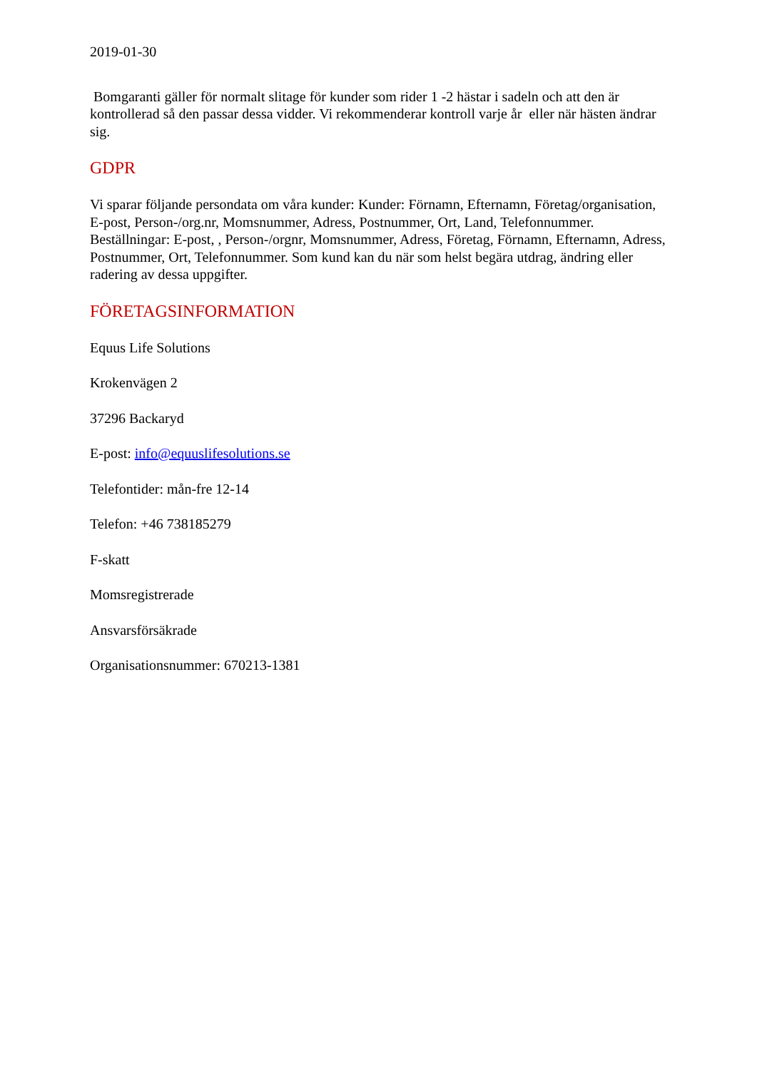2019-01-30
Bomgaranti gäller för normalt slitage för kunder som rider 1 -2 hästar i sadeln och att den är kontrollerad så den passar dessa vidder. Vi rekommenderar kontroll varje år eller när hästen ändrar sig.
GDPR
Vi sparar följande persondata om våra kunder: Kunder: Förnamn, Efternamn, Företag/organisation, E-post, Person-/org.nr, Momsnummer, Adress, Postnummer, Ort, Land, Telefonnummer. Beställningar: E-post, , Person-/orgnr, Momsnummer, Adress, Företag, Förnamn, Efternamn, Adress, Postnummer, Ort, Telefonnummer. Som kund kan du när som helst begära utdrag, ändring eller radering av dessa uppgifter.
FÖRETAGSINFORMATION
Equus Life Solutions
Krokenvägen 2
37296 Backaryd
E-post: info@equuslifesolutions.se
Telefontider: mån-fre 12-14
Telefon: +46 738185279
F-skatt
Momsregistrerade
Ansvarsförsäkrade
Organisationsnummer: 670213-1381